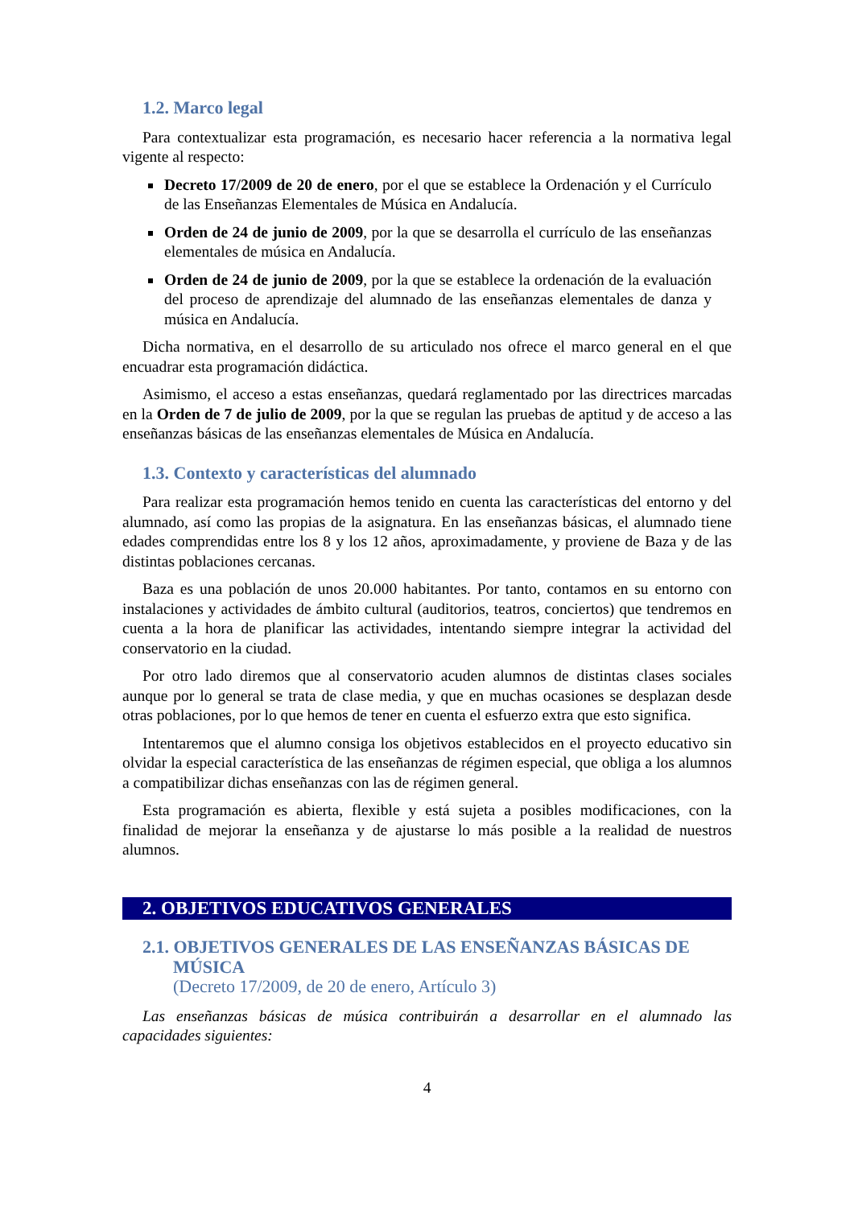1.2. Marco legal
Para contextualizar esta programación, es necesario hacer referencia a la normativa legal vigente al respecto:
Decreto 17/2009 de 20 de enero, por el que se establece la Ordenación y el Currículo de las Enseñanzas Elementales de Música en Andalucía.
Orden de 24 de junio de 2009, por la que se desarrolla el currículo de las enseñanzas elementales de música en Andalucía.
Orden de 24 de junio de 2009, por la que se establece la ordenación de la evaluación del proceso de aprendizaje del alumnado de las enseñanzas elementales de danza y música en Andalucía.
Dicha normativa, en el desarrollo de su articulado nos ofrece el marco general en el que encuadrar esta programación didáctica.
Asimismo, el acceso a estas enseñanzas, quedará reglamentado por las directrices marcadas en la Orden de 7 de julio de 2009, por la que se regulan las pruebas de aptitud y de acceso a las enseñanzas básicas de las enseñanzas elementales de Música en Andalucía.
1.3. Contexto y características del alumnado
Para realizar esta programación hemos tenido en cuenta las características del entorno y del alumnado, así como las propias de la asignatura. En las enseñanzas básicas, el alumnado tiene edades comprendidas entre los 8 y los 12 años, aproximadamente, y proviene de Baza y de las distintas poblaciones cercanas.
Baza es una población de unos 20.000 habitantes. Por tanto, contamos en su entorno con instalaciones y actividades de ámbito cultural (auditorios, teatros, conciertos) que tendremos en cuenta a la hora de planificar las actividades, intentando siempre integrar la actividad del conservatorio en la ciudad.
Por otro lado diremos que al conservatorio acuden alumnos de distintas clases sociales aunque por lo general se trata de clase media, y que en muchas ocasiones se desplazan desde otras poblaciones, por lo que hemos de tener en cuenta el esfuerzo extra que esto significa.
Intentaremos que el alumno consiga los objetivos establecidos en el proyecto educativo sin olvidar la especial característica de las enseñanzas de régimen especial, que obliga a los alumnos a compatibilizar dichas enseñanzas con las de régimen general.
Esta programación es abierta, flexible y está sujeta a posibles modificaciones, con la finalidad de mejorar la enseñanza y de ajustarse lo más posible a la realidad de nuestros alumnos.
2. OBJETIVOS EDUCATIVOS GENERALES
2.1. OBJETIVOS GENERALES DE LAS ENSEÑANZAS BÁSICAS DE
MÚSICA
(Decreto 17/2009, de 20 de enero, Artículo 3)
Las enseñanzas básicas de música contribuirán a desarrollar en el alumnado las capacidades siguientes:
4